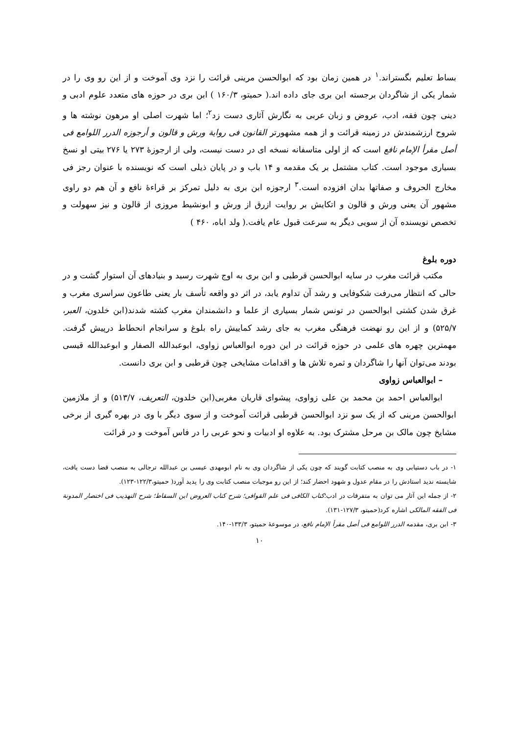بساط تعلیم بگستراند.<sup>۱</sup> در همین زمان بود که ابوالحسن مرینی قرائت را نزد وی آموخت و از این رو وی را در شمار یکی از شاگردان برجسته ابن بری جای داده اند.( حمیتو، ۱۶۰/۳ ) ابن بری در حوزه های متعدد علوم ادبی و دینی چون فقه، ادب، عروض و زبان عربی به نگارش آثاری دست زد<sup>۲</sup>؛ اما شهرت اصلی او مرهون نوشته ها و شروح ارزشمندش در زمینه قرائت و از همه مشهورتر القانون فی روایة ورش و قالون و أرجوزه الدرر اللوامع فی أصل مقرأ الإمام نافع است که از اولی متاسفانه نسخه ای در دست نیست، ولی از ارجوزهٔ ۲۷۳ یا ۲۷۶ بیتی او نسخ بسیاری موجود است. کتاب مشتمل بر یک مقدمه و ۱۴ باب و در پایان ذیلی است که نویسنده با عنوان رجز فی مخارج الحروف و صفاتها بدان افزوده است.<sup>۳</sup> ارجوزه ابن بری به دلیل تمرکز بر قراءهٔ نافع و آن هم دو راوی مشهور آن یعنی ورش و قالون و اتکایش بر روایت ازرق از ورش و ابونشیط مروزی از قالون و نیز سهولت و تخصص نویسنده آن از سویی دیگر به سرعت قبول عام یافت.( ولد اباه، ۴۶۰ )
دوره بلوغ
مکتب قرائت مغرب در سایه ابوالحسن قرطبی و ابن بری به اوج شهرت رسید و بنیادهای آن استوار گشت و در حالی که انتظار می‌رفت شکوفایی و رشد آن تداوم یابد، در اثر دو واقعه تأسف بار یعنی طاعون سراسری مغرب و غرق شدن کشتی ابوالحسن در تونس شمار بسیاری از علما و دانشمندان مغرب کشته شدند(ابن خلدون، العبر، ۵۲۵/۷) و از این رو نهضت فرهنگی مغرب به جای رشد کماییش راه بلوغ و سرانجام انحطاط درپیش گرفت. مهمترین چهره های علمی در حوزه قرائت در این دوره ابوالعباس زواوی، ابوعبدالله الصفار و ابوعبدالله قیسی بودند می‌توان آنها را شاگردان و ثمره تلاش ها و اقدامات مشایخی چون قرطبی و ابن بری دانست.
– ابوالعباس زواوی
ابوالعباس احمد بن محمد بن علی زواوی، پیشوای قاریان مغربی(ابن خلدون، التعریف، ۵۱۳/۷) و از ملازمین ابوالحسن مرینی که از یک سو نزد ابوالحسن قرطبی قرائت آموخت و از سوی دیگر با وی در بهره گیری از برخی مشایخ چون مالک بن مرحل مشترک بود. به علاوه او ادبیات و نحو عربی را در فاس آموخت و در قرائت
۱- در باب دستیابی وی به منصب کتابت گویند که چون یکی از شاگردان وی به نام ابومهدی عیسی بن عبدالله ترجالی به منصب قضا دست یافت، شایسته ندید استادش را در مقام عدول و شهود احضار کند؛ از این رو موجبات منصب کتابت وی را پدید آورد( حمیتو،۱۲۲/۳-۱۲۳).
۲- از جمله این آثار می توان به متفرقات در ادب؛کتاب الکافی فی علم القوافی؛ شرح کتاب العروض ابن السقاط؛ شرح التهذیب فی اختصار المدونة فی الفقه المالکی اشاره کرد(حمیتو، ۱۲۷/۳-۱۳۱).
۳- ابن بری، مقدمه الدرر اللوامع فی أصل مقرأ الإمام نافع، در موسوعهٔ حمیتو، ۱۳۳/۳-۱۴۰.
۱۰